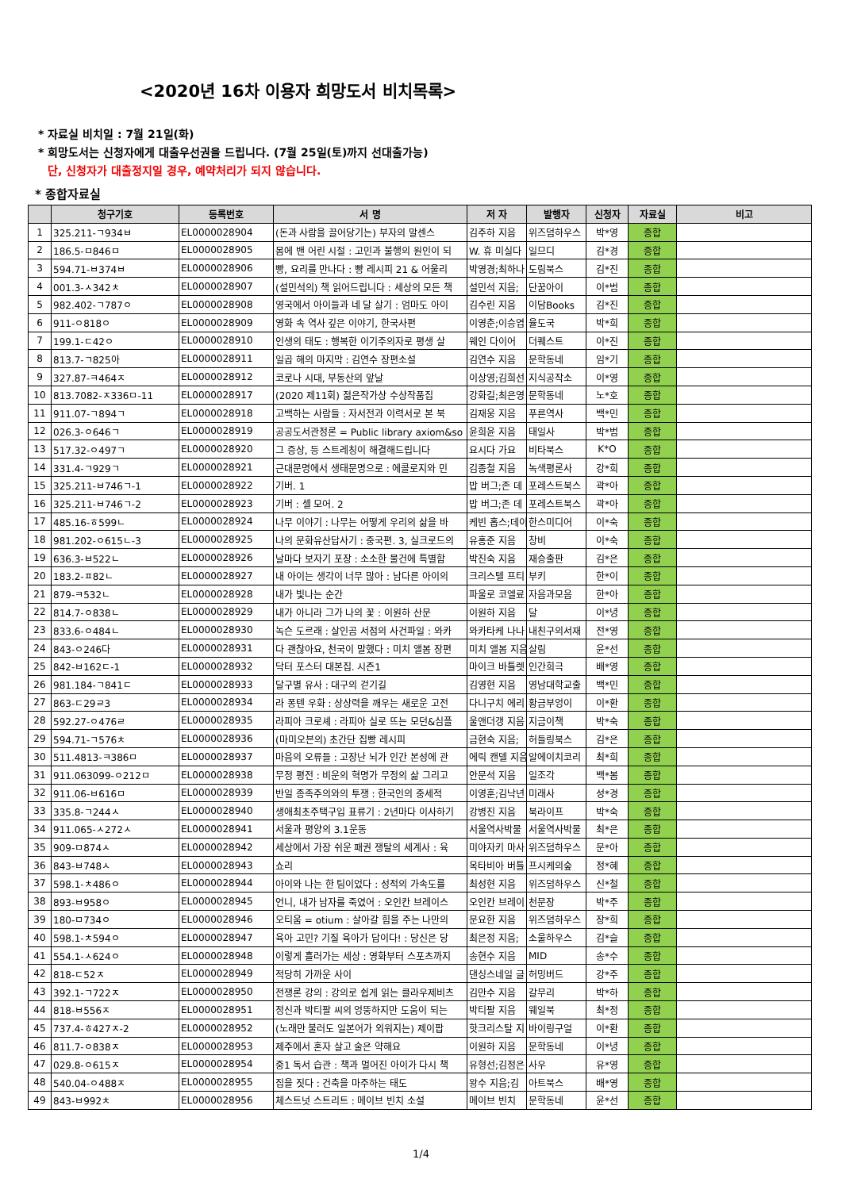<2020년 16차 이용자 희망도서 비치목록>
* 자료실 비치일 : 7월 21일(화)
* 희망도서는 신청자에게 대출우선권을 드립니다. (7월 25일(토)까지 선대출가능)
단, 신청자가 대출정지일 경우, 예약처리가 되지 않습니다.
* 종합자료실
| | 청구기호 | 등록번호 | 서 명 | 저 자 | 발행자 | 신청자 | 자료실 | 비고 |
| --- | --- | --- | --- | --- | --- | --- | --- | --- |
| 1 | 325.211-ㄱ934ㅂ | EL0000028904 | (돈과 사람을 끌어당기는) 부자의 말센스 | 김주하 지음 | 위즈덤하우스 | 박*영 | 종합 | |
| 2 | 186.5-ㅁ846ㅁ | EL0000028905 | 몸에 밴 어린 시절 : 고민과 불행의 원인이 되 | W. 휴 미실다 | 일므디 | 김*경 | 종합 | |
| 3 | 594.71-ㅂ374ㅂ | EL0000028906 | 빵, 요리를 만나다 : 빵 레시피 21 & 어울리 | 박영경;최하나 | 도림북스 | 김*진 | 종합 | |
| 4 | 001.3-ㅅ342ㅊ | EL0000028907 | (설민석의) 책 읽어드립니다 : 세상의 모든 책 | 설민석 지음; | 단꿈아이 | 이*범 | 종합 | |
| 5 | 982.402-ㄱ787ㅇ | EL0000028908 | 영국에서 아이들과 네 달 살기 : 엄마도 아이 | 김수린 지음 | 이담Books | 김*진 | 종합 | |
| 6 | 911-ㅇ818ㅇ | EL0000028909 | 영화 속 역사 깊은 이야기, 한국사편 | 이영춘;이승엽 | 율도국 | 박*희 | 종합 | |
| 7 | 199.1-ㄷ42ㅇ | EL0000028910 | 인생의 태도 : 행복한 이기주의자로 평생 살 | 웨인 다이어 | 더퀘스트 | 이*진 | 종합 | |
| 8 | 813.7-ㄱ825아 | EL0000028911 | 일곱 해의 마지막 : 김연수 장편소설 | 김연수 지음 | 문학동네 | 임*기 | 종합 | |
| 9 | 327.87-ㅋ464ㅈ | EL0000028912 | 코로나 시대, 부동산의 앞날 | 이상영;김희선 | 지식공작소 | 이*영 | 종합 | |
| 10 | 813.7082-ㅈ336ㅁ-11 | EL0000028917 | (2020 제11회) 젊은작가상 수상작품집 | 강화길;최은영 | 문학동네 | 노*호 | 종합 | |
| 11 | 911.07-ㄱ894ㄱ | EL0000028918 | 고백하는 사람들 : 자서전과 이력서로 본 북 | 김재웅 지음 | 푸른역사 | 백*민 | 종합 | |
| 12 | 026.3-ㅇ646ㄱ | EL0000028919 | 공공도서관정론 = Public library axiom&so | 윤희윤 지음 | 태일사 | 박*범 | 종합 | |
| 13 | 517.32-ㅇ497ㄱ | EL0000028920 | 그 증상, 등 스트레칭이 해결해드립니다 | 요시다 가요 | 비타북스 | K*O | 종합 | |
| 14 | 331.4-ㄱ929ㄱ | EL0000028921 | 근대문명에서 생태문명으로 : 에콜로지와 민 | 김종철 지음 | 녹색평론사 | 강*희 | 종합 | |
| 15 | 325.211-ㅂ746ㄱ-1 | EL0000028922 | 기버. 1 | 밥 버그;존 데 | 포레스트북스 | 곽*아 | 종합 | |
| 16 | 325.211-ㅂ746ㄱ-2 | EL0000028923 | 기버 : 셀 모어. 2 | 밥 버그;존 데 | 포레스트북스 | 곽*아 | 종합 | |
| 17 | 485.16-ㅎ599ㄴ | EL0000028924 | 나무 이야기 : 나무는 어떻게 우리의 삶을 바 | 케빈 홉스;데이 | 한스미디어 | 이*숙 | 종합 | |
| 18 | 981.202-ㅇ615ㄴ-3 | EL0000028925 | 나의 문화유산답사기 : 중국편. 3, 실크로드의 | 유홍준 지음 | 창비 | 이*숙 | 종합 | |
| 19 | 636.3-ㅂ522ㄴ | EL0000028926 | 날마다 보자기 포장 : 소소한 물건에 특별함 | 박진숙 지음 | 재승출판 | 김*은 | 종합 | |
| 20 | 183.2-ㅍ82ㄴ | EL0000028927 | 내 아이는 생각이 너무 많아 : 남다른 아이의 | 크리스텔 프티 | 부키 | 한*이 | 종합 | |
| 21 | 879-ㅋ532ㄴ | EL0000028928 | 내가 빛나는 순간 | 파울로 코엘료 | 자음과모음 | 한*아 | 종합 | |
| 22 | 814.7-ㅇ838ㄴ | EL0000028929 | 내가 아니라 그가 나의 꽃 : 이원하 산문 | 이원하 지음 | 달 | 이*녕 | 종합 | |
| 23 | 833.6-ㅇ484ㄴ | EL0000028930 | 녹슨 도르래 : 살인곰 서점의 사건파일 : 와카 | 와카타케 나나 | 내친구의서재 | 전*영 | 종합 | |
| 24 | 843-ㅇ246다 | EL0000028931 | 다 괜찮아요, 천국이 말했다 : 미치 앨봄 장편 | 미치 앨봄 지음 | 살림 | 윤*선 | 종합 | |
| 25 | 842-ㅂ162ㄷ-1 | EL0000028932 | 닥터 포스터 대본집. 시즌1 | 마이크 바틀렛 | 인간희극 | 배*영 | 종합 | |
| 26 | 981.184-ㄱ841ㄷ | EL0000028933 | 달구별 유사 : 대구의 걷기길 | 김영현 지음 | 영남대학교출 | 백*민 | 종합 | |
| 27 | 863-ㄷ29ㄹ3 | EL0000028934 | 라 퐁텐 우화 : 상상력을 깨우는 새로운 고전 | 다니구치 에리 | 황금부엉이 | 이*환 | 종합 | |
| 28 | 592.27-ㅇ476ㄹ | EL0000028935 | 라피아 크로셰 : 라피아 실로 뜨는 모던&심플 | 울앤더갱 지음 | 지금이책 | 박*숙 | 종합 | |
| 29 | 594.71-ㄱ576ㅊ | EL0000028936 | (마미오븐의) 초간단 집빵 레시피 | 금현숙 지음; | 허들링북스 | 김*은 | 종합 | |
| 30 | 511.4813-ㅋ386ㅁ | EL0000028937 | 마음의 오류들 : 고장난 뇌가 인간 본성에 관 | 에릭 캔델 지음 | 알에이치코리 | 최*희 | 종합 | |
| 31 | 911.063099-ㅇ212ㅁ | EL0000028938 | 무정 평전 : 비운의 혁명가 무정의 삶 그리고 | 안문석 지음 | 일조각 | 백*봄 | 종합 | |
| 32 | 911.06-ㅂ616ㅁ | EL0000028939 | 반일 종족주의와의 투쟁 : 한국인의 중세적 | 이영훈;김낙년 | 미래사 | 성*경 | 종합 | |
| 33 | 335.8-ㄱ244ㅅ | EL0000028940 | 생애최초주택구입 표류기 : 2년마다 이사하기 | 강병진 지음 | 북라이프 | 박*숙 | 종합 | |
| 34 | 911.065-ㅅ272ㅅ | EL0000028941 | 서울과 평양의 3.1운동 | 서울역사박물 | 서울역사박물 | 최*은 | 종합 | |
| 35 | 909-ㅁ874ㅅ | EL0000028942 | 세상에서 가장 쉬운 패권 쟁탈의 세계사 : 육 | 미야자키 마사 | 위즈덤하우스 | 문*아 | 종합 | |
| 36 | 843-ㅂ748ㅅ | EL0000028943 | 쇼리 | 옥타비아 버틀 | 프시케의숲 | 정*혜 | 종합 | |
| 37 | 598.1-ㅊ486ㅇ | EL0000028944 | 아이와 나는 한 팀이었다 : 성적의 가속도를 | 최성현 지음 | 위즈덤하우스 | 신*철 | 종합 | |
| 38 | 893-ㅂ958ㅇ | EL0000028945 | 언니, 내가 남자를 죽였어 : 오인칸 브레이스 | 오인칸 브레이 | 천문장 | 박*주 | 종합 | |
| 39 | 180-ㅁ734ㅇ | EL0000028946 | 오티움 = otium : 살아갈 힘을 주는 나만의 | 문요한 지음 | 위즈덤하우스 | 장*희 | 종합 | |
| 40 | 598.1-ㅊ594ㅇ | EL0000028947 | 육아 고민? 기질 육아가 답이다! : 당신은 당 | 최은정 지음; | 소울하우스 | 김*슬 | 종합 | |
| 41 | 554.1-ㅅ624ㅇ | EL0000028948 | 이렇게 흘러가는 세상 : 영화부터 스포츠까지 | 송현수 지음 | MID | 송*수 | 종합 | |
| 42 | 818-ㄷ52ㅈ | EL0000028949 | 적당히 가까운 사이 | 댄싱스네일 글 | 허밍버드 | 강*주 | 종합 | |
| 43 | 392.1-ㄱ722ㅈ | EL0000028950 | 전쟁론 강의 : 강의로 쉽게 읽는 클라우제비츠 | 김만수 지음 | 갈무리 | 박*하 | 종합 | |
| 44 | 818-ㅂ556ㅈ | EL0000028951 | 정신과 박티팔 씨의 엉뚱하지만 도움이 되는 | 박티팔 지음 | 웨일북 | 최*정 | 종합 | |
| 45 | 737.4-ㅎ427ㅈ-2 | EL0000028952 | (노래만 불러도 일본어가 외워지는) 제이팝 | 핫크리스탈 지 | 바이링구얼 | 이*환 | 종합 | |
| 46 | 811.7-ㅇ838ㅈ | EL0000028953 | 제주에서 혼자 살고 술은 약해요 | 이원하 지음 | 문학동네 | 이*녕 | 종합 | |
| 47 | 029.8-ㅇ615ㅈ | EL0000028954 | 중1 독서 습관 : 책과 멀어진 아이가 다시 책 | 유형선;김정은 | 사우 | 유*영 | 종합 | |
| 48 | 540.04-ㅇ488ㅈ | EL0000028955 | 집을 짓다 : 건축을 마주하는 태도 | 왕수 지음;김 | 아트북스 | 배*영 | 종합 | |
| 49 | 843-ㅂ992ㅊ | EL0000028956 | 체스트넛 스트리트 : 메이브 빈치 소설 | 메이브 빈치 | 문학동네 | 윤*선 | 종합 | |
1/4